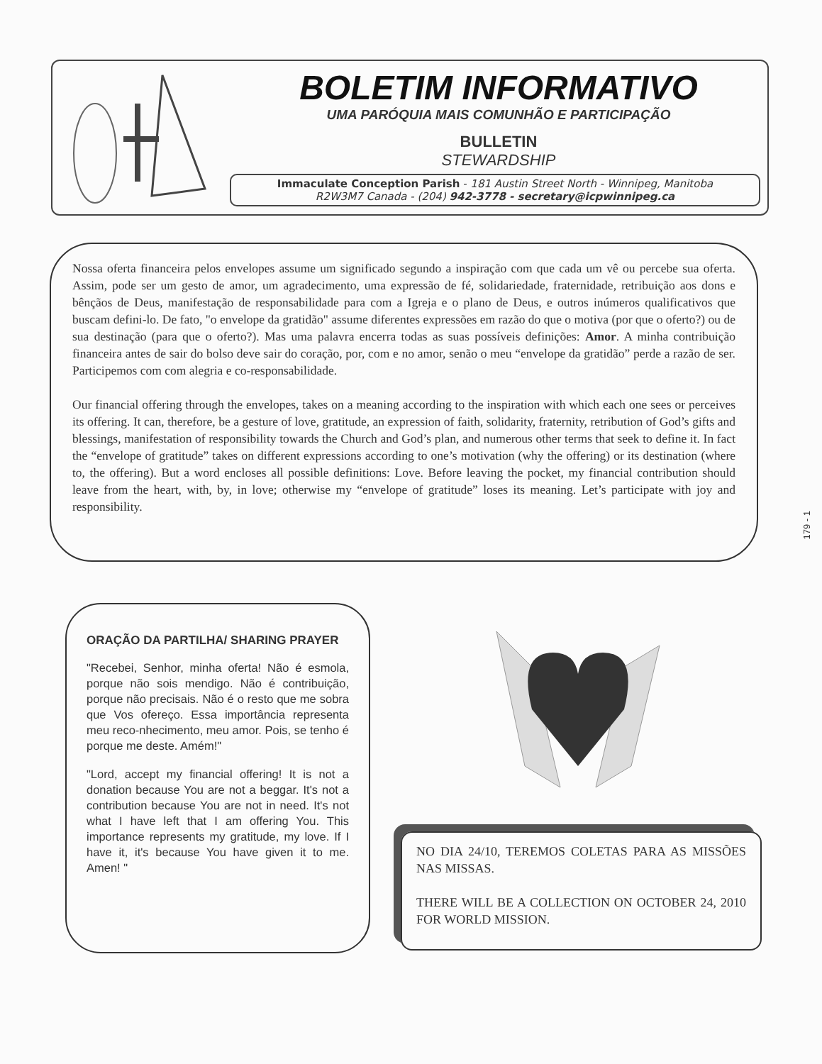BOLETIM INFORMATIVO
UMA PARÓQUIA MAIS COMUNHÃO E PARTICIPAÇÃO
BULLETIN
STEWARDSHIP
Immaculate Conception Parish - 181 Austin Street North - Winnipeg, Manitoba
R2W3M7 Canada - (204) 942-3778 - secretary@icpwinnipeg.ca
Nossa oferta financeira pelos envelopes assume um significado segundo a inspiração com que cada um vê ou percebe sua oferta. Assim, pode ser um gesto de amor, um agradecimento, uma expressão de fé, solidariedade, fraternidade, retribuição aos dons e bênçãos de Deus, manifestação de responsabilidade para com a Igreja e o plano de Deus, e outros inúmeros qualificativos que buscam defini-lo. De fato, "o envelope da gratidão" assume diferentes expressões em razão do que o motiva (por que o oferto?) ou de sua destinação (para que o oferto?). Mas uma palavra encerra todas as suas possíveis definições: Amor. A minha contribuição financeira antes de sair do bolso deve sair do coração, por, com e no amor, senão o meu “envelope da gratidão” perde a razão de ser. Participemos com com alegria e co-responsabilidade.
Our financial offering through the envelopes, takes on a meaning according to the inspiration with which each one sees or perceives its offering. It can, therefore, be a gesture of love, gratitude, an expression of faith, solidarity, fraternity, retribution of God’s gifts and blessings, manifestation of responsibility towards the Church and God’s plan, and numerous other terms that seek to define it. In fact the “envelope of gratitude” takes on different expressions according to one’s motivation (why the offering) or its destination (where to, the offering). But a word encloses all possible definitions: Love. Before leaving the pocket, my financial contribution should leave from the heart, with, by, in love; otherwise my “envelope of gratitude” loses its meaning. Let’s participate with joy and responsibility.
ORAÇÃO DA PARTILHA/ SHARING PRAYER
"Recebei, Senhor, minha oferta! Não é esmola, porque não sois mendigo. Não é contribuição, porque não precisais. Não é o resto que me sobra que Vos ofereço. Essa importância representa meu reco-nhecimento, meu amor. Pois, se tenho é porque me deste. Amém!"
"Lord, accept my financial offering! It is not a donation because You are not a beggar. It's not a contribution because You are not in need. It's not what I have left that I am offering You. This importance represents my gratitude, my love. If I have it, it's because You have given it to me. Amen! "
NO DIA 24/10, TEREMOS COLETAS PARA AS MISSÕES NAS MISSAS.
THERE WILL BE A COLLECTION ON OCTOBER 24, 2010 FOR WORLD MISSION.
179 - 1